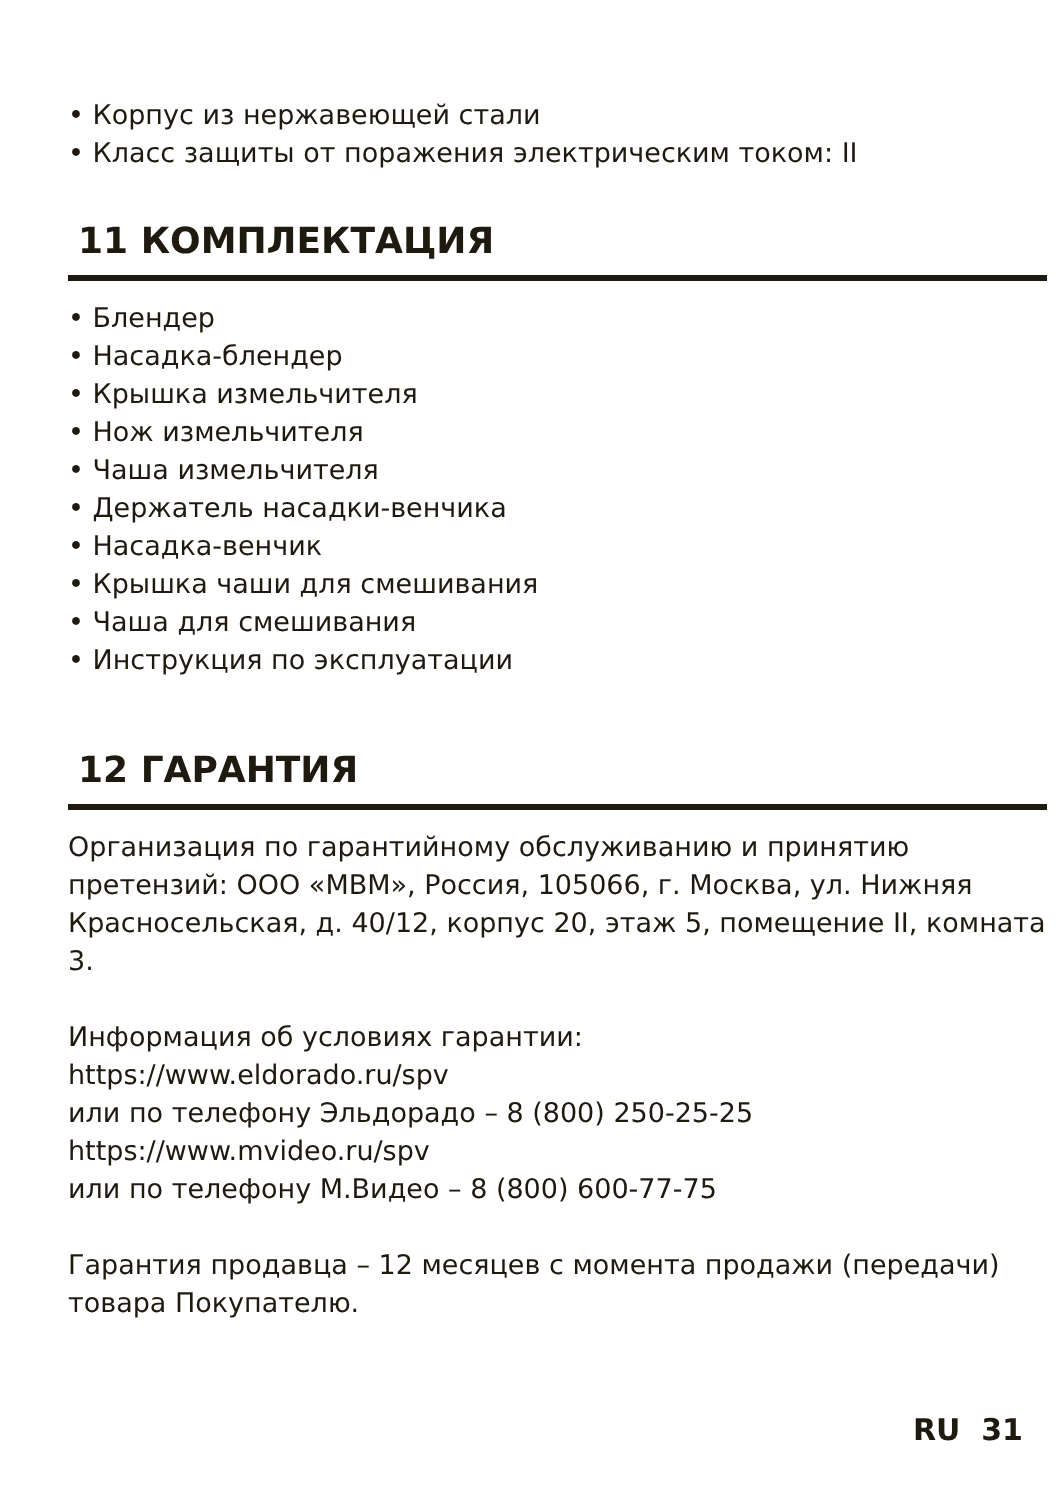• Корпус из нержавеющей стали
• Класс защиты от поражения электрическим током: II
11 КОМПЛЕКТАЦИЯ
• Блендер
• Насадка-блендер
• Крышка измельчителя
• Нож измельчителя
• Чаша измельчителя
• Держатель насадки-венчика
• Насадка-венчик
• Крышка чаши для смешивания
• Чаша для смешивания
• Инструкция по эксплуатации
12 ГАРАНТИЯ
Организация по гарантийному обслуживанию и принятию претензий: ООО «МВМ», Россия, 105066, г. Москва, ул. Нижняя Красносельская, д. 40/12, корпус 20, этаж 5, помещение II, комната 3.
Информация об условиях гарантии:
https://www.eldorado.ru/spv
или по телефону Эльдорадо – 8 (800) 250-25-25
https://www.mvideo.ru/spv
или по телефону М.Видео – 8 (800) 600-77-75
Гарантия продавца – 12 месяцев с момента продажи (передачи) товара Покупателю.
RU 31